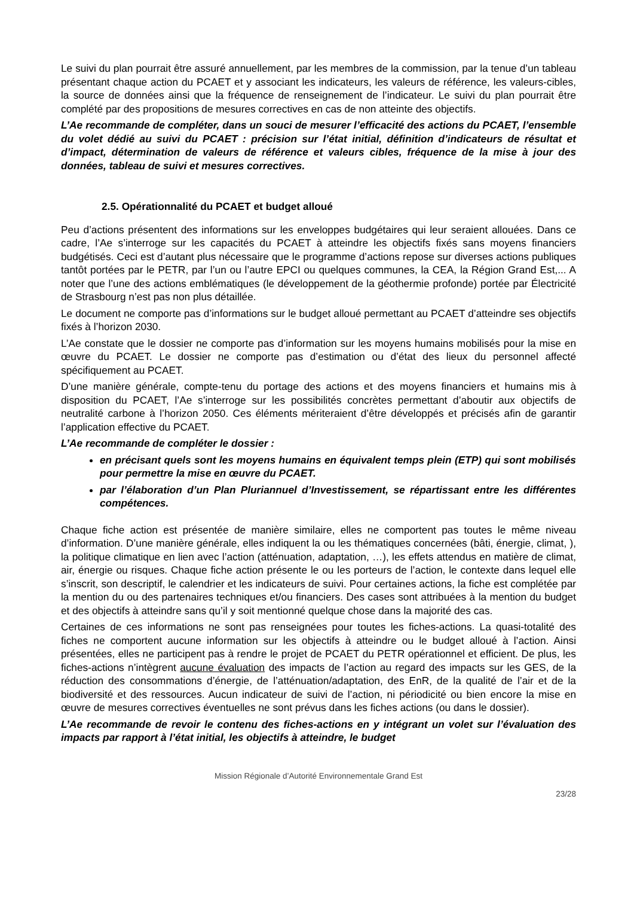Le suivi du plan pourrait être assuré annuellement, par les membres de la commission, par la tenue d’un tableau présentant chaque action du PCAET et y associant les indicateurs, les valeurs de référence, les valeurs-cibles, la source de données ainsi que la fréquence de renseignement de l’indicateur. Le suivi du plan pourrait être complété par des propositions de mesures correctives en cas de non atteinte des objectifs.
L’Ae recommande de compléter, dans un souci de mesurer l’efficacité des actions du PCAET, l’ensemble du volet dédié au suivi du PCAET : précision sur l’état initial, définition d’indicateurs de résultat et d’impact, détermination de valeurs de référence et valeurs cibles, fréquence de la mise à jour des données, tableau de suivi et mesures correctives.
2.5. Opérationnalité du PCAET et budget alloué
Peu d’actions présentent des informations sur les enveloppes budgétaires qui leur seraient allouées. Dans ce cadre, l’Ae s’interroge sur les capacités du PCAET à atteindre les objectifs fixés sans moyens financiers budgétisés. Ceci est d’autant plus nécessaire que le programme d’actions repose sur diverses actions publiques tantôt portées par le PETR, par l’un ou l’autre EPCI ou quelques communes, la CEA, la Région Grand Est,... A noter que l’une des actions emblématiques (le développement de la géothermie profonde) portée par Électricité de Strasbourg n’est pas non plus détaillée.
Le document ne comporte pas d’informations sur le budget alloué permettant au PCAET d’atteindre ses objectifs fixés à l’horizon 2030.
L’Ae constate que le dossier ne comporte pas d’information sur les moyens humains mobilisés pour la mise en œuvre du PCAET. Le dossier ne comporte pas d’estimation ou d’état des lieux du personnel affecté spécifiquement au PCAET.
D’une manière générale, compte-tenu du portage des actions et des moyens financiers et humains mis à disposition du PCAET, l’Ae s’interroge sur les possibilités concrètes permettant d’aboutir aux objectifs de neutralité carbone à l’horizon 2050. Ces éléments mériteraient d’être développés et précisés afin de garantir l’application effective du PCAET.
L’Ae recommande de compléter le dossier :
en précisant quels sont les moyens humains en équivalent temps plein (ETP) qui sont mobilisés pour permettre la mise en œuvre du PCAET.
par l’élaboration d’un Plan Pluriannuel d’Investissement, se répartissant entre les différentes compétences.
Chaque fiche action est présentée de manière similaire, elles ne comportent pas toutes le même niveau d’information. D’une manière générale, elles indiquent la ou les thématiques concernées (bâti, énergie, climat, ), la politique climatique en lien avec l’action (atténuation, adaptation, …), les effets attendus en matière de climat, air, énergie ou risques. Chaque fiche action présente le ou les porteurs de l’action, le contexte dans lequel elle s’inscrit, son descriptif, le calendrier et les indicateurs de suivi. Pour certaines actions, la fiche est complétée par la mention du ou des partenaires techniques et/ou financiers. Des cases sont attribuées à la mention du budget et des objectifs à atteindre sans qu’il y soit mentionné quelque chose dans la majorité des cas.
Certaines de ces informations ne sont pas renseignées pour toutes les fiches-actions. La quasi-totalité des fiches ne comportent aucune information sur les objectifs à atteindre ou le budget alloué à l’action. Ainsi présentées, elles ne participent pas à rendre le projet de PCAET du PETR opérationnel et efficient. De plus, les fiches-actions n’intègrent aucune évaluation des impacts de l’action au regard des impacts sur les GES, de la réduction des consommations d’énergie, de l’atténuation/adaptation, des EnR, de la qualité de l’air et de la biodiversité et des ressources. Aucun indicateur de suivi de l’action, ni périodicité ou bien encore la mise en œuvre de mesures correctives éventuelles ne sont prévus dans les fiches actions (ou dans le dossier).
L’Ae recommande de revoir le contenu des fiches-actions en y intégrant un volet sur l’évaluation des impacts par rapport à l’état initial, les objectifs à atteindre, le budget
Mission Régionale d’Autorité Environnementale Grand Est
23/28